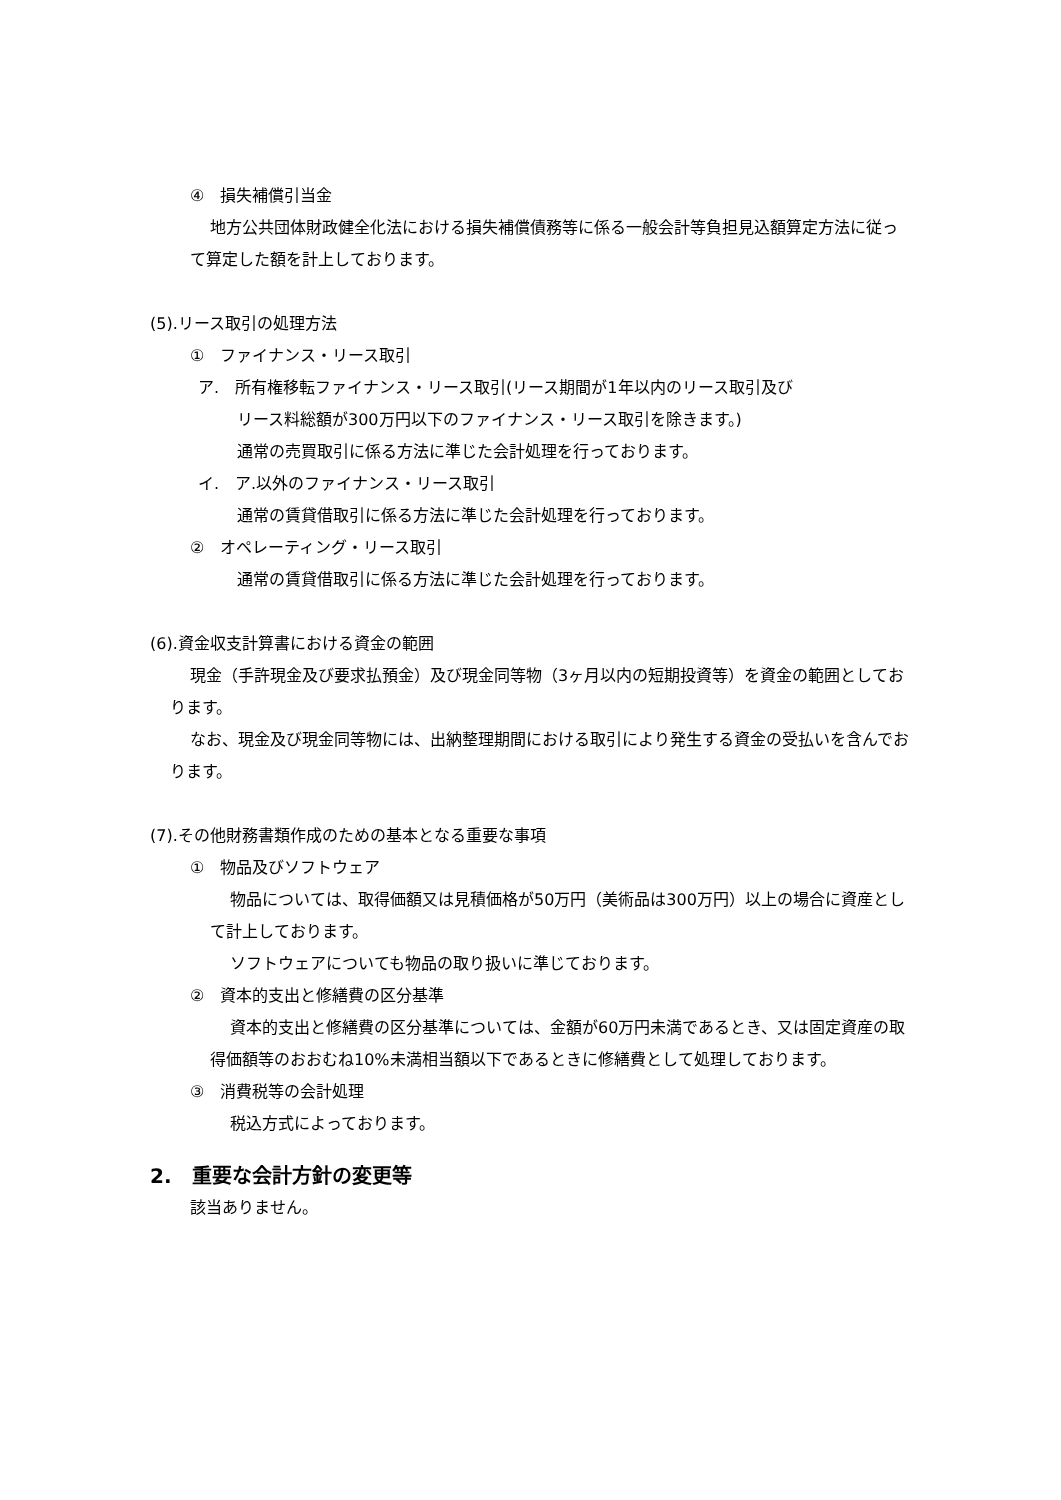④　損失補償引当金
地方公共団体財政健全化法における損失補償債務等に係る一般会計等負担見込額算定方法に従って算定した額を計上しております。
(5).リース取引の処理方法
①　ファイナンス・リース取引
ア.　所有権移転ファイナンス・リース取引(リース期間が1年以内のリース取引及び
リース料総額が300万円以下のファイナンス・リース取引を除きます。)
通常の売買取引に係る方法に準じた会計処理を行っております。
イ.　ア.以外のファイナンス・リース取引
通常の賃貸借取引に係る方法に準じた会計処理を行っております。
②　オペレーティング・リース取引
通常の賃貸借取引に係る方法に準じた会計処理を行っております。
(6).資金収支計算書における資金の範囲
現金（手許現金及び要求払預金）及び現金同等物（3ヶ月以内の短期投資等）を資金の範囲としております。
なお、現金及び現金同等物には、出納整理期間における取引により発生する資金の受払いを含んでおります。
(7).その他財務書類作成のための基本となる重要な事項
①　物品及びソフトウェア
物品については、取得価額又は見積価格が50万円（美術品は300万円）以上の場合に資産として計上しております。
ソフトウェアについても物品の取り扱いに準じております。
②　資本的支出と修繕費の区分基準
資本的支出と修繕費の区分基準については、金額が60万円未満であるとき、又は固定資産の取得価額等のおおむね10%未満相当額以下であるときに修繕費として処理しております。
③　消費税等の会計処理
税込方式によっております。
2.　重要な会計方針の変更等
該当ありません。